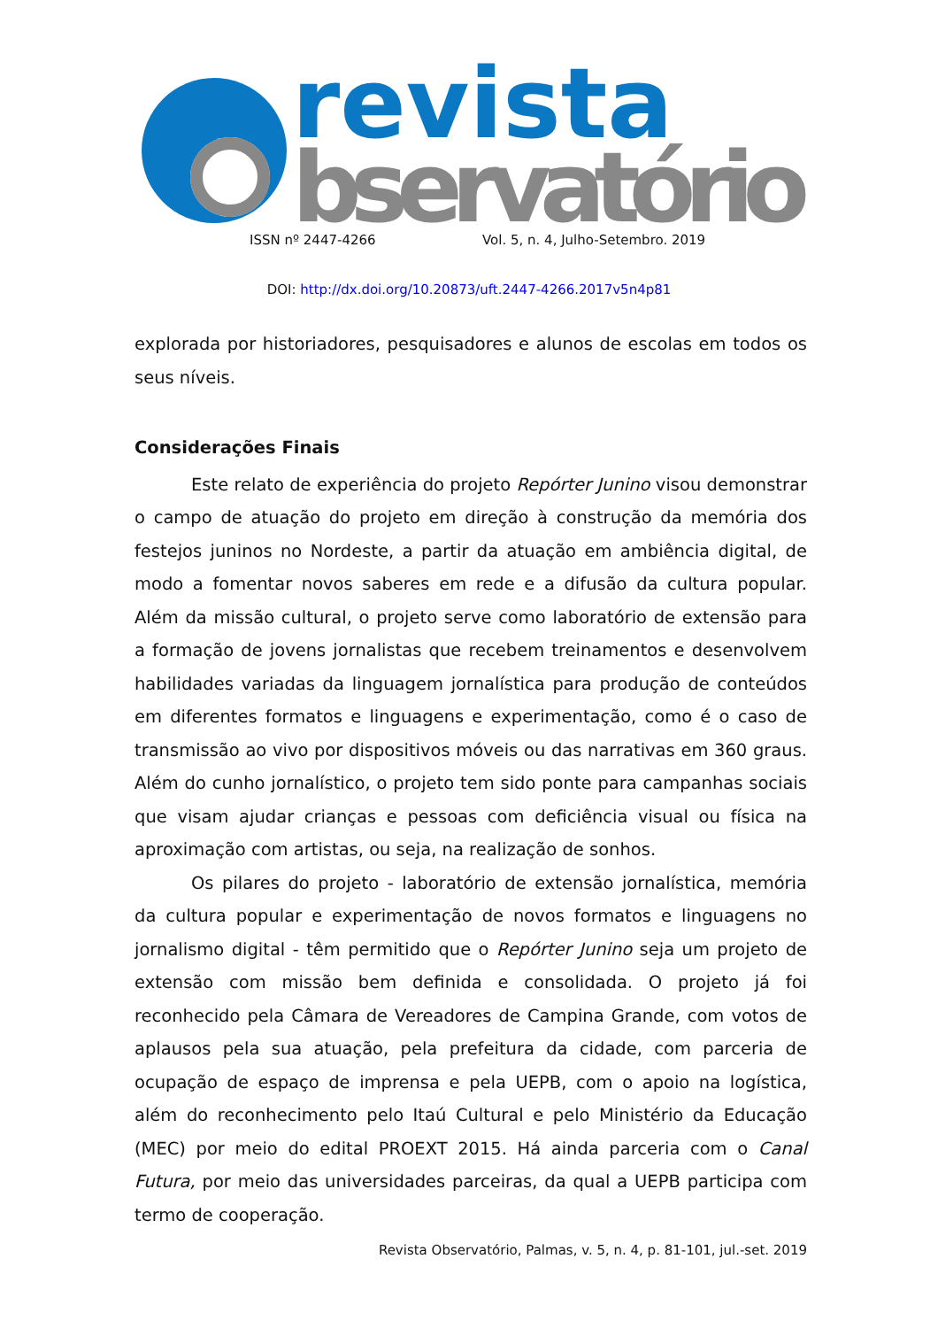revista
bservatório
ISSN nº 2447-4266 Vol. 5, n. 4, Julho-Setembro. 2019
DOI: http://dx.doi.org/10.20873/uft.2447-4266.2017v5n4p81
explorada por historiadores, pesquisadores e alunos de escolas em todos os seus níveis.
Considerações Finais
Este relato de experiência do projeto Repórter Junino visou demonstrar o campo de atuação do projeto em direção à construção da memória dos festejos juninos no Nordeste, a partir da atuação em ambiência digital, de modo a fomentar novos saberes em rede e a difusão da cultura popular. Além da missão cultural, o projeto serve como laboratório de extensão para a formação de jovens jornalistas que recebem treinamentos e desenvolvem habilidades variadas da linguagem jornalística para produção de conteúdos em diferentes formatos e linguagens e experimentação, como é o caso de transmissão ao vivo por dispositivos móveis ou das narrativas em 360 graus. Além do cunho jornalístico, o projeto tem sido ponte para campanhas sociais que visam ajudar crianças e pessoas com deficiência visual ou física na aproximação com artistas, ou seja, na realização de sonhos.
Os pilares do projeto - laboratório de extensão jornalística, memória da cultura popular e experimentação de novos formatos e linguagens no jornalismo digital - têm permitido que o Repórter Junino seja um projeto de extensão com missão bem definida e consolidada. O projeto já foi reconhecido pela Câmara de Vereadores de Campina Grande, com votos de aplausos pela sua atuação, pela prefeitura da cidade, com parceria de ocupação de espaço de imprensa e pela UEPB, com o apoio na logística, além do reconhecimento pelo Itaú Cultural e pelo Ministério da Educação (MEC) por meio do edital PROEXT 2015. Há ainda parceria com o Canal Futura, por meio das universidades parceiras, da qual a UEPB participa com termo de cooperação.
Revista Observatório, Palmas, v. 5, n. 4, p. 81-101, jul.-set. 2019